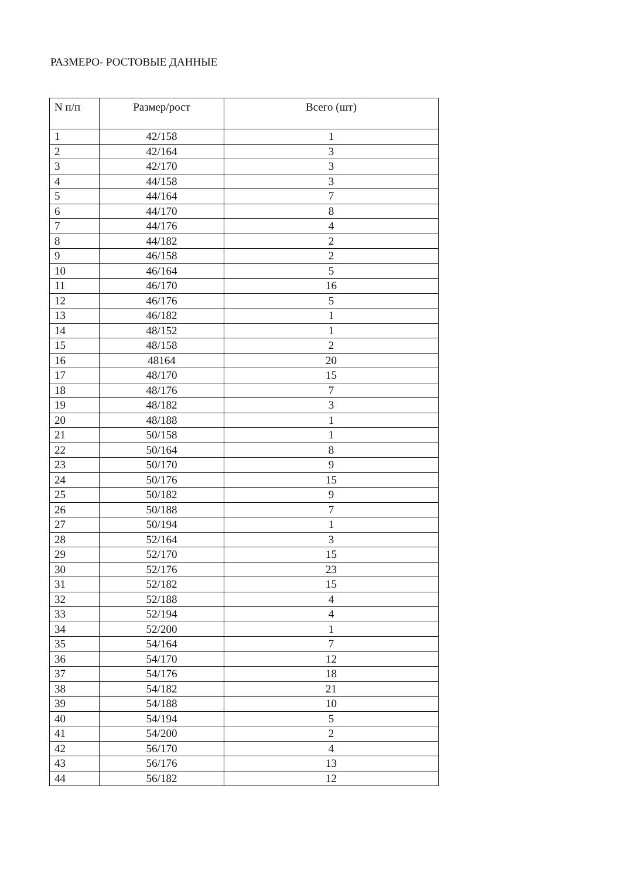РАЗМЕРО- РОСТОВЫЕ ДАННЫЕ
| N п/п | Размер/рост | Всего (шт) |
| --- | --- | --- |
| 1 | 42/158 | 1 |
| 2 | 42/164 | 3 |
| 3 | 42/170 | 3 |
| 4 | 44/158 | 3 |
| 5 | 44/164 | 7 |
| 6 | 44/170 | 8 |
| 7 | 44/176 | 4 |
| 8 | 44/182 | 2 |
| 9 | 46/158 | 2 |
| 10 | 46/164 | 5 |
| 11 | 46/170 | 16 |
| 12 | 46/176 | 5 |
| 13 | 46/182 | 1 |
| 14 | 48/152 | 1 |
| 15 | 48/158 | 2 |
| 16 | 48164 | 20 |
| 17 | 48/170 | 15 |
| 18 | 48/176 | 7 |
| 19 | 48/182 | 3 |
| 20 | 48/188 | 1 |
| 21 | 50/158 | 1 |
| 22 | 50/164 | 8 |
| 23 | 50/170 | 9 |
| 24 | 50/176 | 15 |
| 25 | 50/182 | 9 |
| 26 | 50/188 | 7 |
| 27 | 50/194 | 1 |
| 28 | 52/164 | 3 |
| 29 | 52/170 | 15 |
| 30 | 52/176 | 23 |
| 31 | 52/182 | 15 |
| 32 | 52/188 | 4 |
| 33 | 52/194 | 4 |
| 34 | 52/200 | 1 |
| 35 | 54/164 | 7 |
| 36 | 54/170 | 12 |
| 37 | 54/176 | 18 |
| 38 | 54/182 | 21 |
| 39 | 54/188 | 10 |
| 40 | 54/194 | 5 |
| 41 | 54/200 | 2 |
| 42 | 56/170 | 4 |
| 43 | 56/176 | 13 |
| 44 | 56/182 | 12 |